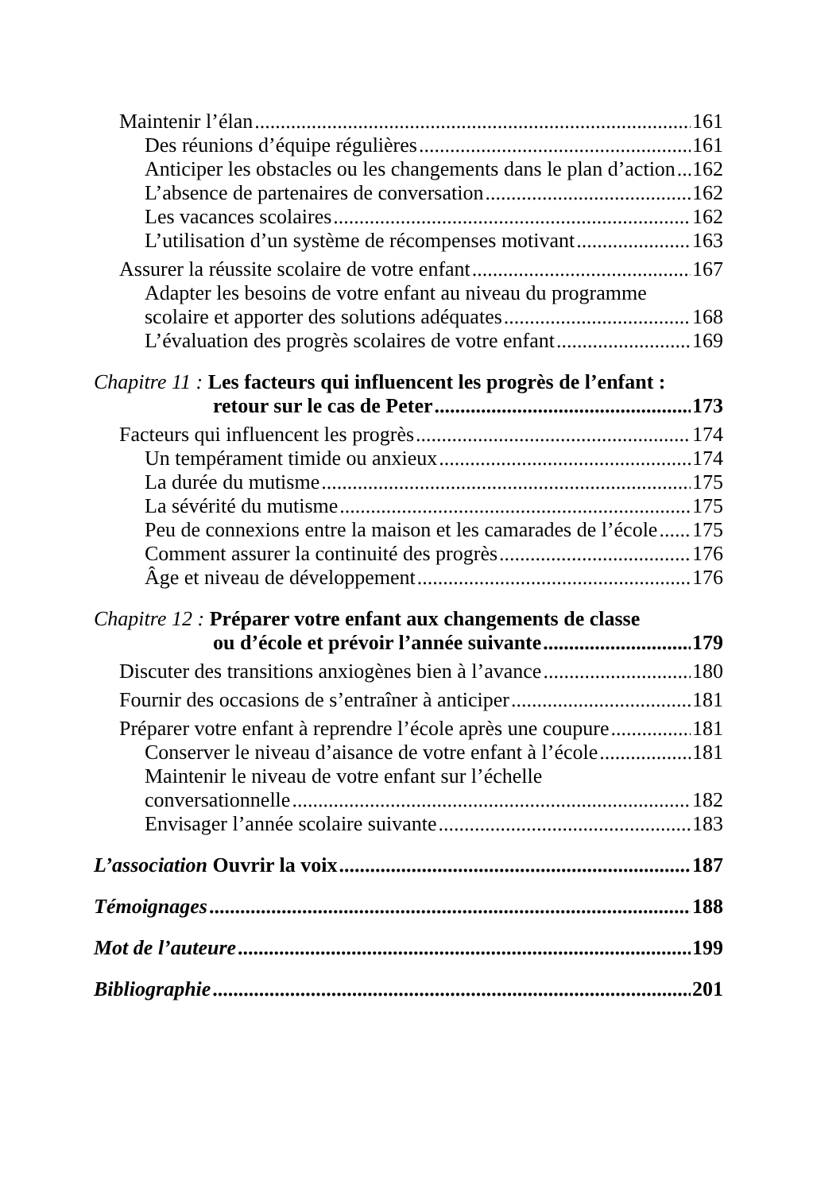Maintenir l’élan 161
Des réunions d’équipe régulières 161
Anticiper les obstacles ou les changements dans le plan d’action 162
L’absence de partenaires de conversation 162
Les vacances scolaires 162
L’utilisation d’un système de récompenses motivant 163
Assurer la réussite scolaire de votre enfant 167
Adapter les besoins de votre enfant au niveau du programme
scolaire et apporter des solutions adéquates 168
L’évaluation des progrès scolaires de votre enfant 169
Chapitre 11 : Les facteurs qui influencent les progrès de l’enfant :
retour sur le cas de Peter 173
Facteurs qui influencent les progrès 174
Un tempérament timide ou anxieux 174
La durée du mutisme 175
La sévérité du mutisme 175
Peu de connexions entre la maison et les camarades de l’école 175
Comment assurer la continuité des progrès 176
Âge et niveau de développement 176
Chapitre 12 : Préparer votre enfant aux changements de classe
ou d’école et prévoir l’année suivante 179
Discuter des transitions anxiogènes bien à l’avance 180
Fournir des occasions de s’entraîner à anticiper 181
Préparer votre enfant à reprendre l’école après une coupure 181
Conserver le niveau d’aisance de votre enfant à l’école 181
Maintenir le niveau de votre enfant sur l’échelle
conversationnelle 182
Envisager l’année scolaire suivante 183
L’association Ouvrir la voix 187
Témoignages 188
Mot de l’auteure 199
Bibliographie 201